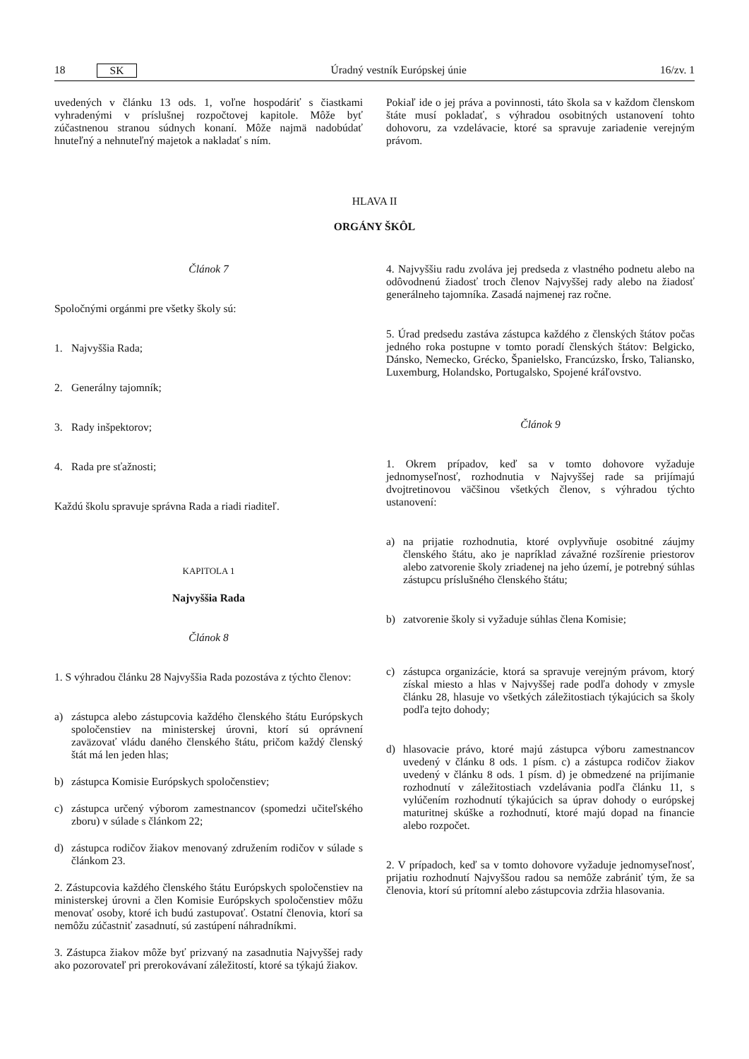18 SK Úradný vestník Európskej únie 16/zv. 1
uvedených v článku 13 ods. 1, voľne hospodáriť s čiastkami vyhradenými v príslušnej rozpočtovej kapitole. Môže byť zúčastnenou stranou súdnych konaní. Môže najmä nadobúdať hnuteľný a nehnuteľný majetok a nakladať s ním.
Pokiaľ ide o jej práva a povinnosti, táto škola sa v každom členskom štáte musí pokladať, s výhradou osobitných ustanovení tohto dohovoru, za vzdelávacie, ktoré sa spravuje zariadenie verejným právom.
HLAVA II
ORGÁNY ŠKÔL
Článok 7
Spoločnými orgánmi pre všetky školy sú:
1. Najvyššia Rada;
2. Generálny tajomník;
3. Rady inšpektorov;
4. Rada pre sťažnosti;
Každú školu spravuje správna Rada a riadi riaditeľ.
KAPITOLA 1
Najvyššia Rada
Článok 8
1. S výhradou článku 28 Najvyššia Rada pozostáva z týchto členov:
a) zástupca alebo zástupcovia každého členského štátu Európskych spoločenstiev na ministerskej úrovni, ktorí sú oprávnení zaväzovať vládu daného členského štátu, pričom každý členský štát má len jeden hlas;
b) zástupca Komisie Európskych spoločenstiev;
c) zástupca určený výborom zamestnancov (spomedzi učiteľského zboru) v súlade s článkom 22;
d) zástupca rodičov žiakov menovaný združením rodičov v súlade s článkom 23.
2. Zástupcovia každého členského štátu Európskych spoločenstiev na ministerskej úrovni a člen Komisie Európskych spoločenstiev môžu menovať osoby, ktoré ich budú zastupovať. Ostatní členovia, ktorí sa nemôžu zúčastniť zasadnutí, sú zastúpení náhradníkmi.
3. Zástupca žiakov môže byť prizvaný na zasadnutia Najvyššej rady ako pozorovateľ pri prerokovávaní záležitostí, ktoré sa týkajú žiakov.
4. Najvyššiu radu zvoláva jej predseda z vlastného podnetu alebo na odôvodnenú žiadosť troch členov Najvyššej rady alebo na žiadosť generálneho tajomníka. Zasadá najmenej raz ročne.
5. Úrad predsedu zastáva zástupca každého z členských štátov počas jedného roka postupne v tomto poradí členských štátov: Belgicko, Dánsko, Nemecko, Grécko, Španielsko, Francúzsko, Írsko, Taliansko, Luxemburg, Holandsko, Portugalsko, Spojené kráľovstvo.
Článok 9
1. Okrem prípadov, keď sa v tomto dohovore vyžaduje jednomyseľnosť, rozhodnutia v Najvyššej rade sa prijímajú dvojtretinovou väčšinou všetkých členov, s výhradou týchto ustanovení:
a) na prijatie rozhodnutia, ktoré ovplyvňuje osobitné záujmy členského štátu, ako je napríklad závažné rozšírenie priestorov alebo zatvorenie školy zriadenej na jeho území, je potrebný súhlas zástupcu príslušného členského štátu;
b) zatvorenie školy si vyžaduje súhlas člena Komisie;
c) zástupca organizácie, ktorá sa spravuje verejným právom, ktorý získal miesto a hlas v Najvyššej rade podľa dohody v zmysle článku 28, hlasuje vo všetkých záležitostiach týkajúcich sa školy podľa tejto dohody;
d) hlasovacie právo, ktoré majú zástupca výboru zamestnancov uvedený v článku 8 ods. 1 písm. c) a zástupca rodičov žiakov uvedený v článku 8 ods. 1 písm. d) je obmedzené na prijímanie rozhodnutí v záležitostiach vzdelávania podľa článku 11, s vylúčením rozhodnutí týkajúcich sa úprav dohody o európskej maturitnej skúške a rozhodnutí, ktoré majú dopad na financie alebo rozpočet.
2. V prípadoch, keď sa v tomto dohovore vyžaduje jednomyseľnosť, prijatiu rozhodnutí Najvyššou radou sa nemôže zabrániť tým, že sa členovia, ktorí sú prítomní alebo zástupcovia zdržia hlasovania.